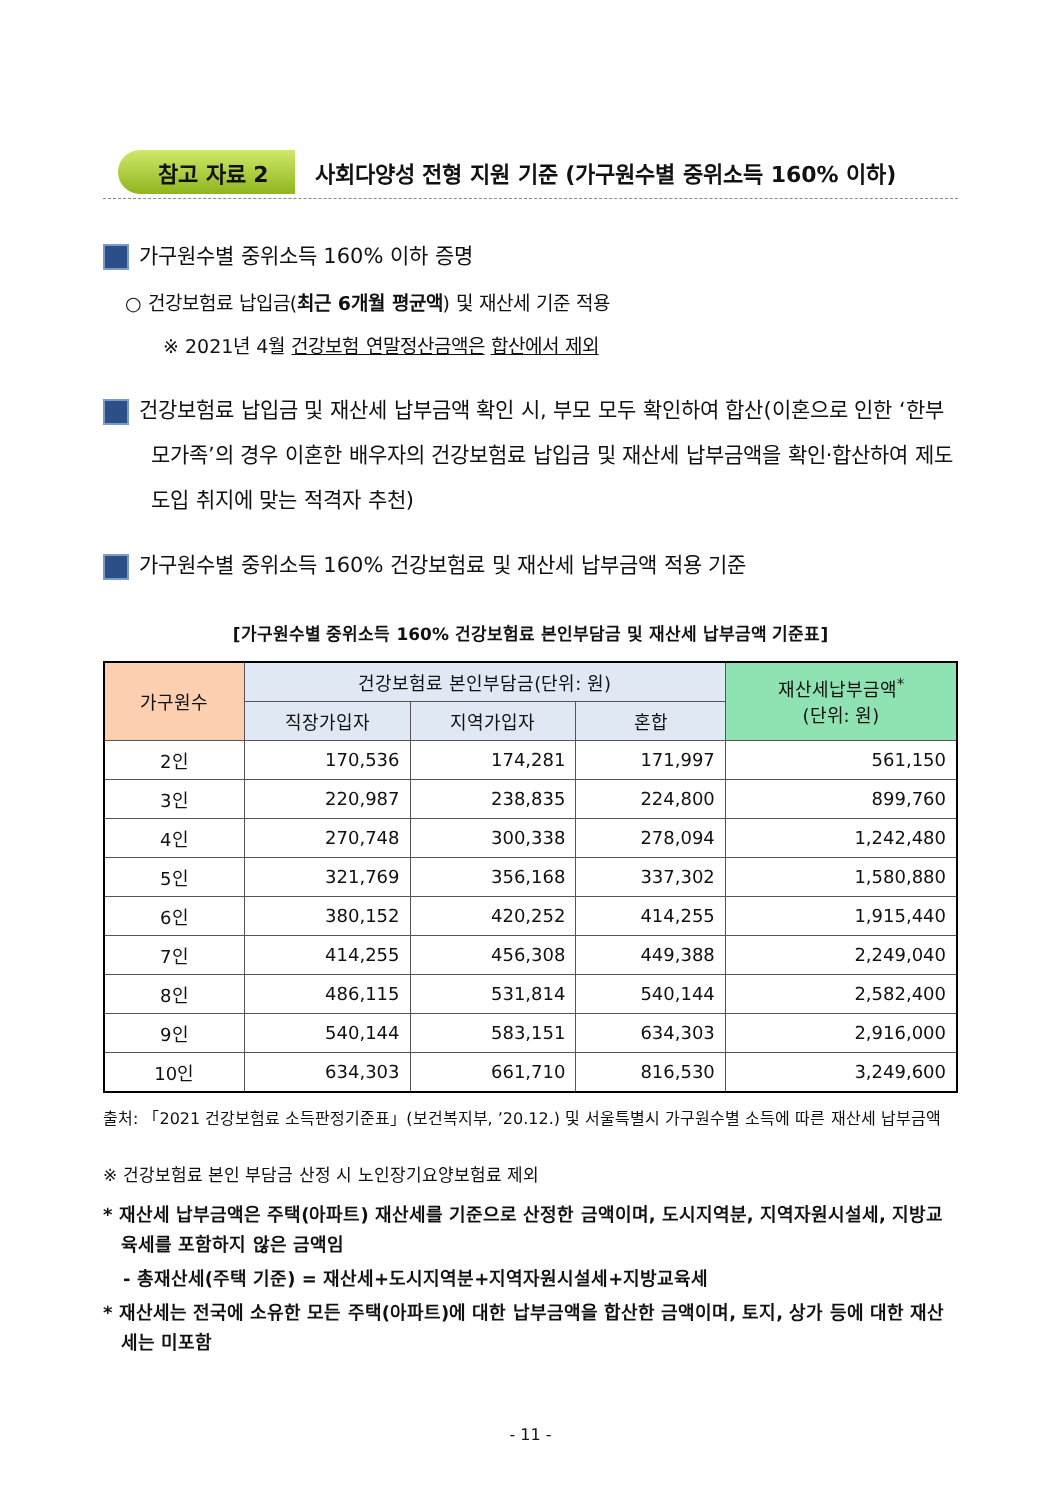참고 자료 2 사회다양성 전형 지원 기준 (가구원수별 중위소득 160% 이하)
가구원수별 중위소득 160% 이하 증명
○ 건강보험료 납입금(최근 6개월 평균액) 및 재산세 기준 적용
※ 2021년 4월 건강보험 연말정산금액은 합산에서 제외
건강보험료 납입금 및 재산세 납부금액 확인 시, 부모 모두 확인하여 합산(이혼으로 인한 ‘한부모가족’의 경우 이혼한 배우자의 건강보험료 납입금 및 재산세 납부금액을 확인·합산하여 제도 도입 취지에 맞는 적격자 추천)
가구원수별 중위소득 160% 건강보험료 및 재산세 납부금액 적용 기준
[가구원수별 중위소득 160% 건강보험료 본인부담금 및 재산세 납부금액 기준표]
| 가구원수 | 건강보험료 본인부담금(단위: 원) | | | 재산세납부금액<sup>*</sup> (단위: 원) |
| --- | --- | --- | --- | --- |
| | 직장가입자 | 지역가입자 | 혼합 | |
| 2인 | 170,536 | 174,281 | 171,997 | 561,150 |
| 3인 | 220,987 | 238,835 | 224,800 | 899,760 |
| 4인 | 270,748 | 300,338 | 278,094 | 1,242,480 |
| 5인 | 321,769 | 356,168 | 337,302 | 1,580,880 |
| 6인 | 380,152 | 420,252 | 414,255 | 1,915,440 |
| 7인 | 414,255 | 456,308 | 449,388 | 2,249,040 |
| 8인 | 486,115 | 531,814 | 540,144 | 2,582,400 |
| 9인 | 540,144 | 583,151 | 634,303 | 2,916,000 |
| 10인 | 634,303 | 661,710 | 816,530 | 3,249,600 |
출처: 「2021 건강보험료 소득판정기준표」(보건복지부, ’20.12.) 및 서울특별시 가구원수별 소득에 따른 재산세 납부금액
※ 건강보험료 본인 부담금 산정 시 노인장기요양보험료 제외
* 재산세 납부금액은 주택(아파트) 재산세를 기준으로 산정한 금액이며, 도시지역분, 지역자원시설세, 지방교육세를 포함하지 않은 금액임
- 총재산세(주택 기준) = 재산세+도시지역분+지역자원시설세+지방교육세
* 재산세는 전국에 소유한 모든 주택(아파트)에 대한 납부금액을 합산한 금액이며, 토지, 상가 등에 대한 재산세는 미포함
- 11 -